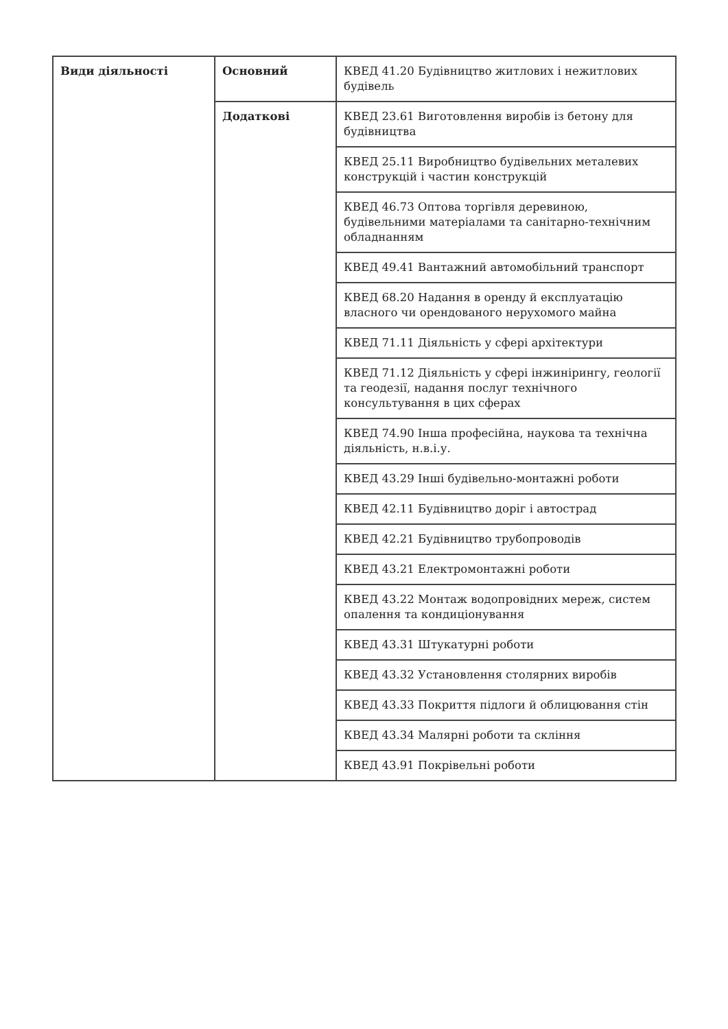| Види діяльності | Основний | КВЕД 41.20 Будівництво житлових і нежитлових будівель |
| | Додаткові | КВЕД 23.61 Виготовлення виробів із бетону для будівництва |
| | | КВЕД 25.11 Виробництво будівельних металевих конструкцій і частин конструкцій |
| | | КВЕД 46.73 Оптова торгівля деревиною, будівельними матеріалами та санітарно-технічним обладнанням |
| | | КВЕД 49.41 Вантажний автомобільний транспорт |
| | | КВЕД 68.20 Надання в оренду й експлуатацію власного чи орендованого нерухомого майна |
| | | КВЕД 71.11 Діяльність у сфері архітектури |
| | | КВЕД 71.12 Діяльність у сфері інжинірингу, геології та геодезії, надання послуг технічного консультування в цих сферах |
| | | КВЕД 74.90 Інша професійна, наукова та технічна діяльність, н.в.і.у. |
| | | КВЕД 43.29 Інші будівельно-монтажні роботи |
| | | КВЕД 42.11 Будівництво доріг і автострад |
| | | КВЕД 42.21 Будівництво трубопроводів |
| | | КВЕД 43.21 Електромонтажні роботи |
| | | КВЕД 43.22 Монтаж водопровідних мереж, систем опалення та кондиціонування |
| | | КВЕД 43.31 Штукатурні роботи |
| | | КВЕД 43.32 Установлення столярних виробів |
| | | КВЕД 43.33 Покриття підлоги й облицювання стін |
| | | КВЕД 43.34 Малярні роботи та скління |
| | | КВЕД 43.91 Покрівельні роботи |